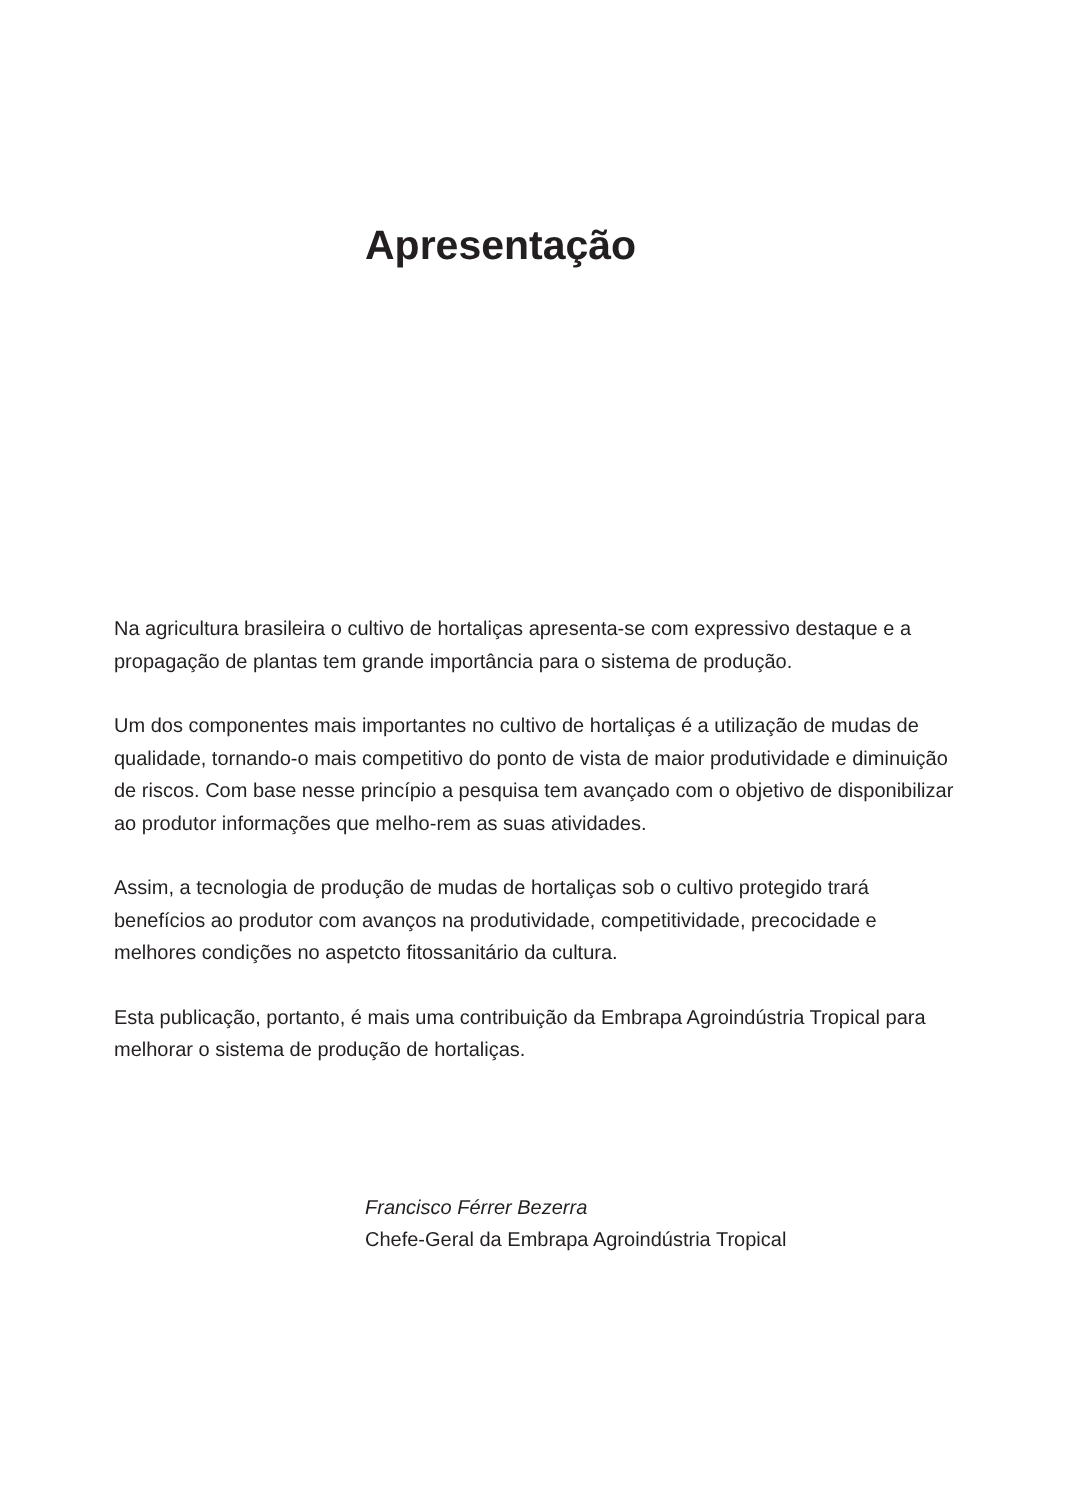Apresentação
Na agricultura brasileira o cultivo de hortaliças apresenta-se com expressivo destaque e a propagação de plantas tem grande importância para o sistema de produção.
Um dos componentes mais importantes no cultivo de hortaliças é a utilização de mudas de qualidade, tornando-o mais competitivo do ponto de vista de maior produtividade e diminuição de riscos. Com base nesse princípio a pesquisa tem avançado com o objetivo de disponibilizar ao produtor informações que melho-rem as suas atividades.
Assim, a tecnologia de produção de mudas de hortaliças sob o cultivo protegido trará benefícios ao produtor com avanços na produtividade, competitividade, precocidade e melhores condições no aspetcto fitossanitário da cultura.
Esta publicação, portanto, é mais uma contribuição da Embrapa Agroindústria Tropical para melhorar o sistema de produção de hortaliças.
Francisco Férrer Bezerra
Chefe-Geral da Embrapa Agroindústria Tropical